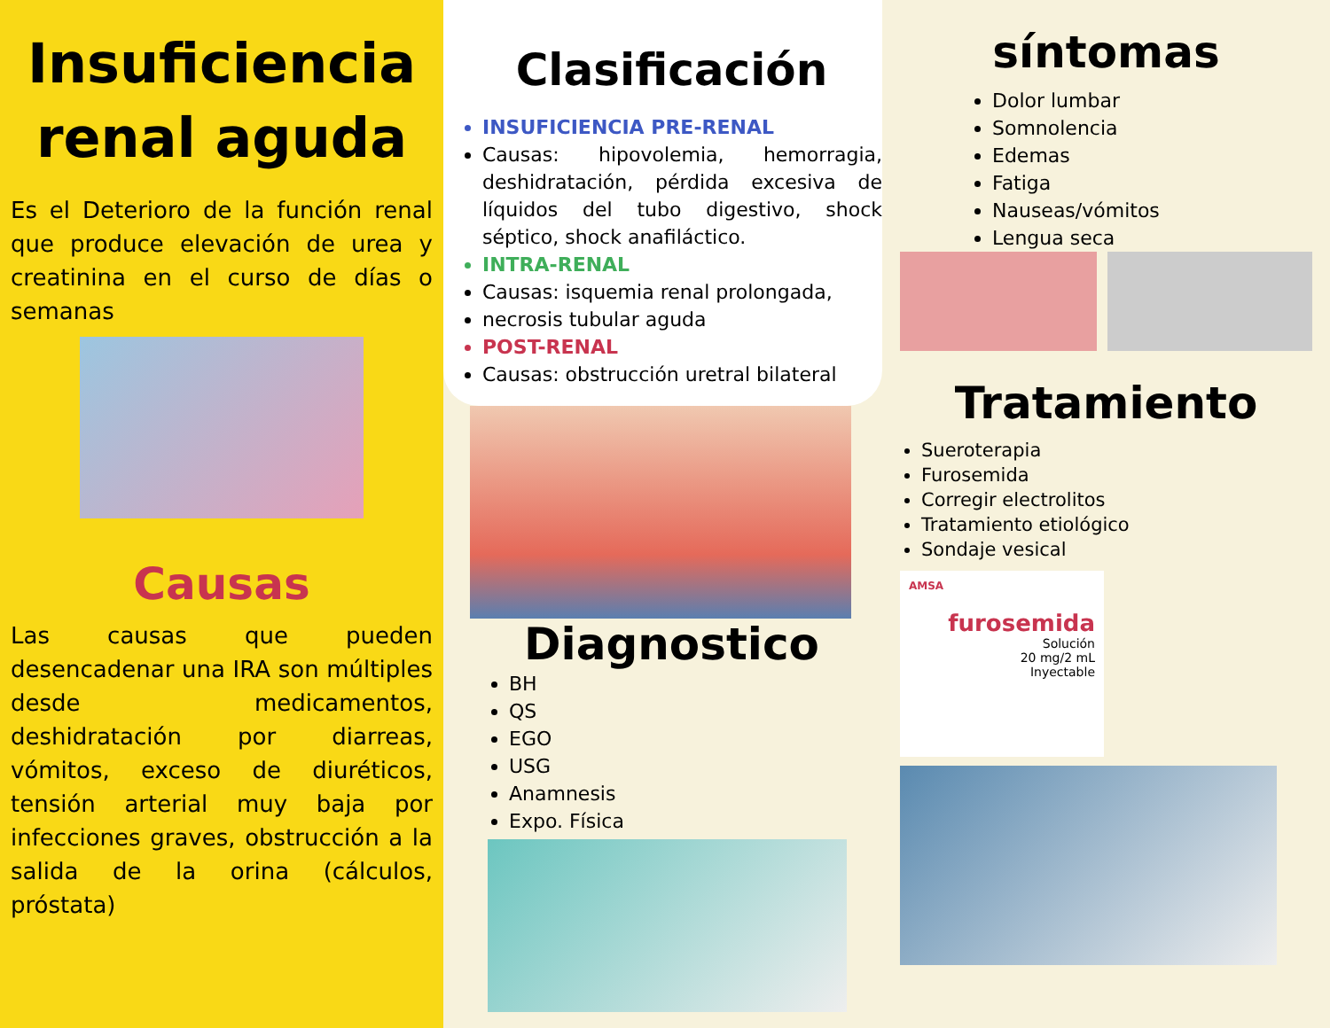Insuficiencia renal aguda
Es el Deterioro de la función renal que produce elevación de urea y creatinina en el curso de días o semanas
Causas
Las causas que pueden desencadenar una IRA son múltiples desde medicamentos, deshidratación por diarreas, vómitos, exceso de diuréticos, tensión arterial muy baja por infecciones graves, obstrucción a la salida de la orina (cálculos, próstata)
Clasificación
INSUFICIENCIA PRE-RENAL
Causas: hipovolemia, hemorragia, deshidratación, pérdida excesiva de líquidos del tubo digestivo, shock séptico, shock anafiláctico.
INTRA-RENAL
Causas: isquemia renal prolongada,
necrosis tubular aguda
POST-RENAL
Causas: obstrucción uretral bilateral
Diagnostico
BH
QS
EGO
USG
Anamnesis
Expo. Física
síntomas
Dolor lumbar
Somnolencia
Edemas
Fatiga
Nauseas/vómitos
Lengua seca
Tratamiento
Sueroterapia
Furosemida
Corregir electrolitos
Tratamiento etiológico
Sondaje vesical
AMSA
furosemida
Solución
20 mg/2 mL
Inyectable